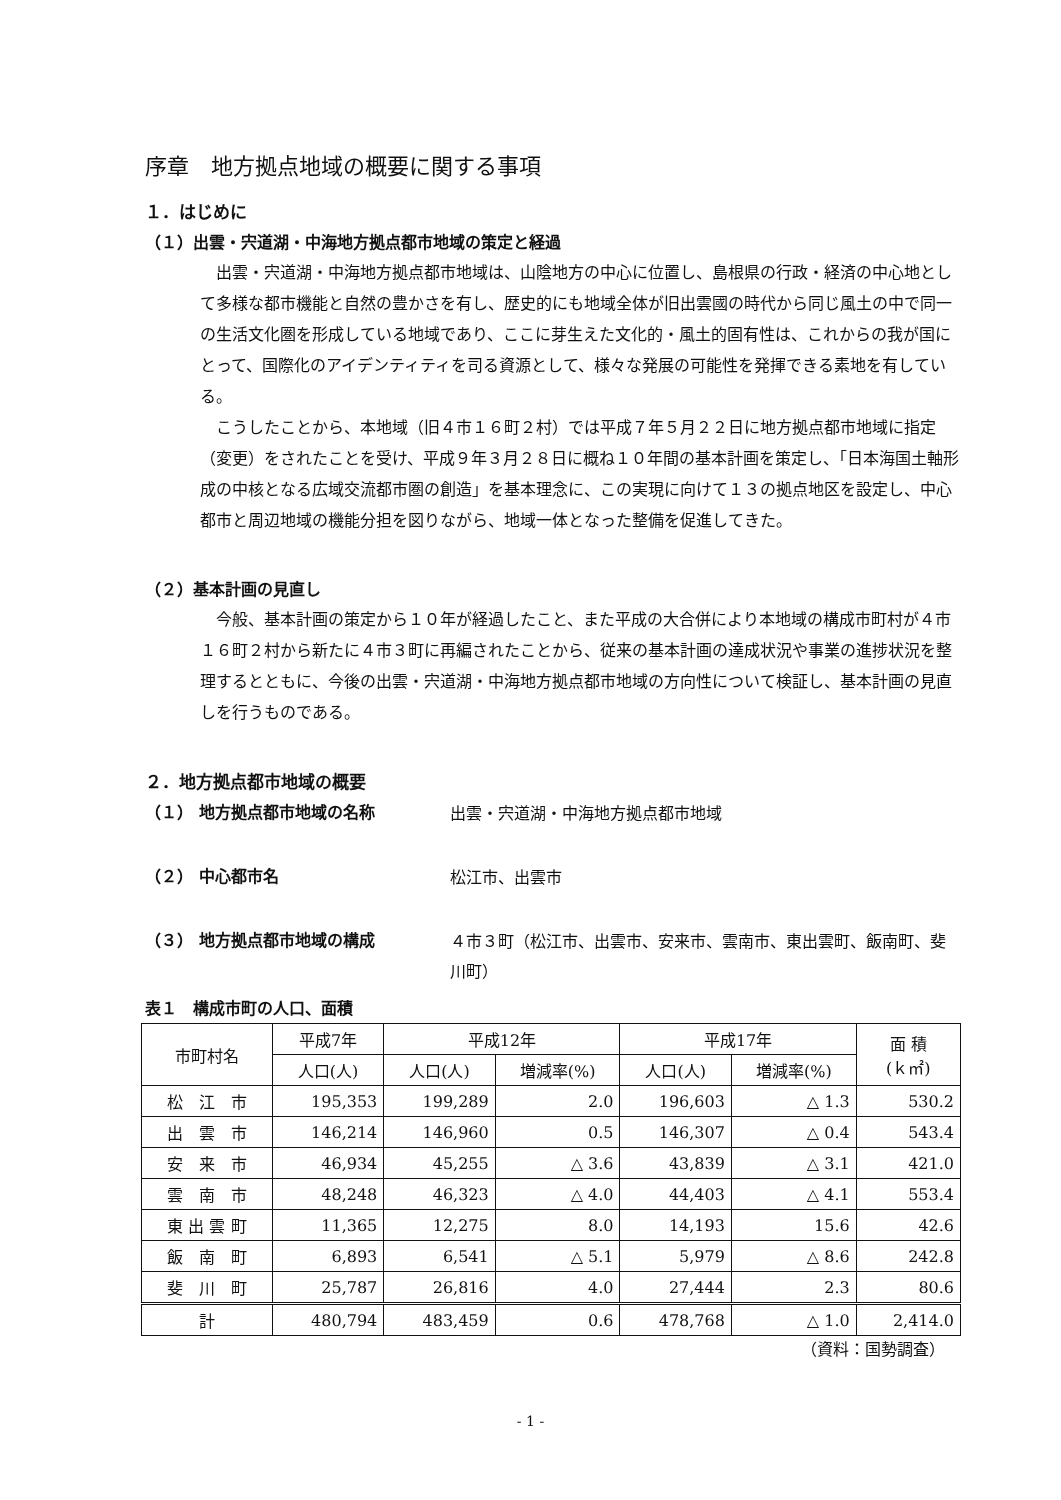序章　地方拠点地域の概要に関する事項
１．はじめに
（１）出雲・宍道湖・中海地方拠点都市地域の策定と経過
出雲・宍道湖・中海地方拠点都市地域は、山陰地方の中心に位置し、島根県の行政・経済の中心地として多様な都市機能と自然の豊かさを有し、歴史的にも地域全体が旧出雲國の時代から同じ風土の中で同一の生活文化圏を形成している地域であり、ここに芽生えた文化的・風土的固有性は、これからの我が国にとって、国際化のアイデンティティを司る資源として、様々な発展の可能性を発揮できる素地を有している。
こうしたことから、本地域（旧４市１６町２村）では平成７年５月２２日に地方拠点都市地域に指定（変更）をされたことを受け、平成９年３月２８日に概ね１０年間の基本計画を策定し、「日本海国土軸形成の中核となる広域交流都市圏の創造」を基本理念に、この実現に向けて１３の拠点地区を設定し、中心都市と周辺地域の機能分担を図りながら、地域一体となった整備を促進してきた。
（２）基本計画の見直し
今般、基本計画の策定から１０年が経過したこと、また平成の大合併により本地域の構成市町村が４市１６町２村から新たに４市３町に再編されたことから、従来の基本計画の達成状況や事業の進捗状況を整理するとともに、今後の出雲・宍道湖・中海地方拠点都市地域の方向性について検証し、基本計画の見直しを行うものである。
２．地方拠点都市地域の概要
（１） 地方拠点都市地域の名称
出雲・宍道湖・中海地方拠点都市地域
（２） 中心都市名
松江市、出雲市
（３） 地方拠点都市地域の構成
４市３町（松江市、出雲市、安来市、雲南市、東出雲町、飯南町、斐川町）
表１　構成市町の人口、面積
| 市町村名 | 平成7年 | 平成12年 | | 平成17年 | | 面 積 (ｋ㎡) |
| --- | --- | --- | --- | --- | --- | --- |
| | 人口(人) | 人口(人) | 増減率(%) | 人口(人) | 増減率(%) | |
| 松 江 市 | 195,353 | 199,289 | 2.0 | 196,603 | △ 1.3 | 530.2 |
| 出 雲 市 | 146,214 | 146,960 | 0.5 | 146,307 | △ 0.4 | 543.4 |
| 安 来 市 | 46,934 | 45,255 | △ 3.6 | 43,839 | △ 3.1 | 421.0 |
| 雲 南 市 | 48,248 | 46,323 | △ 4.0 | 44,403 | △ 4.1 | 553.4 |
| 東 出 雲 町 | 11,365 | 12,275 | 8.0 | 14,193 | 15.6 | 42.6 |
| 飯 南 町 | 6,893 | 6,541 | △ 5.1 | 5,979 | △ 8.6 | 242.8 |
| 斐 川 町 | 25,787 | 26,816 | 4.0 | 27,444 | 2.3 | 80.6 |
| 計 | 480,794 | 483,459 | 0.6 | 478,768 | △ 1.0 | 2,414.0 |
（資料：国勢調査）
- 1 -